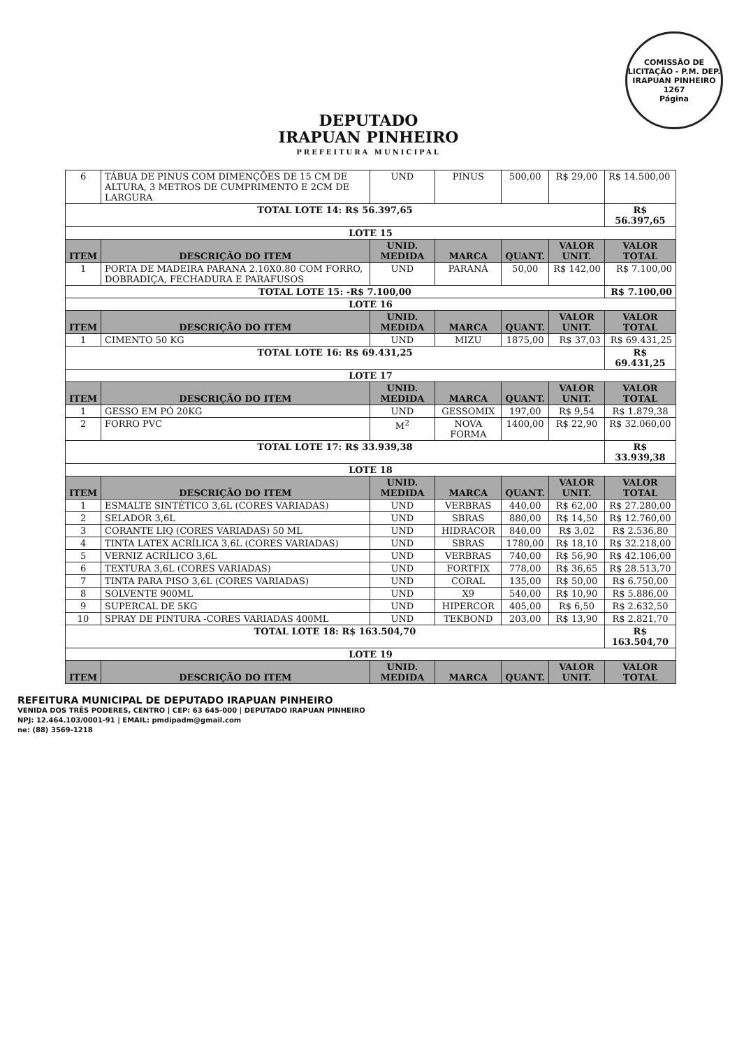COMISSÃO DE LICITAÇÃO - P.M. DEP. IRAPUAN PINHEIRO
1267
Página
DEPUTADO
IRAPUAN PINHEIRO
PREFEITURA MUNICIPAL
| 6 | TÁBUA DE PINUS COM DIMENÇÕES DE 15 CM DE ALTURA, 3 METROS DE CUMPRIMENTO E 2CM DE LARGURA | UND | PINUS | 500,00 | R$ 29,00 | R$ 14.500,00 |
| TOTAL LOTE 14: R$ 56.397,65 | | | | | | R$ 56.397,65 |
| LOTE 15 | | | | | | |
| ITEM | DESCRIÇÃO DO ITEM | UNID. MEDIDA | MARCA | QUANT. | VALOR UNIT. | VALOR TOTAL |
| 1 | PORTA DE MADEIRA PARANA 2.10X0.80 COM FORRO, DOBRADIÇA, FECHADURA E PARAFUSOS | UND | PARANÁ | 50,00 | R$ 142,00 | R$ 7.100,00 |
| TOTAL LOTE 15: -R$ 7.100,00 | | | | | | R$ 7.100,00 |
| LOTE 16 | | | | | | |
| ITEM | DESCRIÇÃO DO ITEM | UNID. MEDIDA | MARCA | QUANT. | VALOR UNIT. | VALOR TOTAL |
| 1 | CIMENTO 50 KG | UND | MIZU | 1875,00 | R$ 37,03 | R$ 69.431,25 |
| TOTAL LOTE 16: R$ 69.431,25 | | | | | | R$ 69.431,25 |
| LOTE 17 | | | | | | |
| ITEM | DESCRIÇÃO DO ITEM | UNID. MEDIDA | MARCA | QUANT. | VALOR UNIT. | VALOR TOTAL |
| 1 | GESSO EM PÓ 20KG | UND | GESSOMIX | 197,00 | R$ 9,54 | R$ 1.879,38 |
| 2 | FORRO PVC | M<sup>2</sup> | NOVA FORMA | 1400,00 | R$ 22,90 | R$ 32.060,00 |
| TOTAL LOTE 17: R$ 33.939,38 | | | | | | R$ 33.939,38 |
| LOTE 18 | | | | | | |
| ITEM | DESCRIÇÃO DO ITEM | UNID. MEDIDA | MARCA | QUANT. | VALOR UNIT. | VALOR TOTAL |
| 1 | ESMALTE SINTÉTICO 3,6L (CORES VARIADAS) | UND | VERBRAS | 440,00 | R$ 62,00 | R$ 27.280,00 |
| 2 | SELADOR 3,6L | UND | SBRAS | 880,00 | R$ 14,50 | R$ 12.760,00 |
| 3 | CORANTE LIQ (CORES VARIADAS) 50 ML | UND | HIDRACOR | 840,00 | R$ 3,02 | R$ 2.536,80 |
| 4 | TINTA LATEX ACRÍLICA 3,6L (CORES VARIADAS) | UND | SBRAS | 1780,00 | R$ 18,10 | R$ 32.218,00 |
| 5 | VERNIZ ACRÍLICO 3,6L | UND | VERBRAS | 740,00 | R$ 56,90 | R$ 42.106,00 |
| 6 | TEXTURA 3,6L (CORES VARIADAS) | UND | FORTFIX | 778,00 | R$ 36,65 | R$ 28.513,70 |
| 7 | TINTA PARA PISO 3,6L (CORES VARIADAS) | UND | CORAL | 135,00 | R$ 50,00 | R$ 6.750,00 |
| 8 | SOLVENTE 900ML | UND | X9 | 540,00 | R$ 10,90 | R$ 5.886,00 |
| 9 | SUPERCAL DE 5KG | UND | HIPERCOR | 405,00 | R$ 6,50 | R$ 2.632,50 |
| 10 | SPRAY DE PINTURA -CORES VARIADAS 400ML | UND | TEKBOND | 203,00 | R$ 13,90 | R$ 2.821,70 |
| TOTAL LOTE 18: R$ 163.504,70 | | | | | | R$ 163.504,70 |
| LOTE 19 | | | | | | |
| ITEM | DESCRIÇÃO DO ITEM | UNID. MEDIDA | MARCA | QUANT. | VALOR UNIT. | VALOR TOTAL |
REFEITURA MUNICIPAL DE DEPUTADO IRAPUAN PINHEIRO
VENIDA DOS TRÊS PODERES, CENTRO | CEP: 63 645-000 | DEPUTADO IRAPUAN PINHEIRO
NPJ: 12.464.103/0001-91 | EMAIL: pmdipadm@gmail.com
ne: (88) 3569-1218